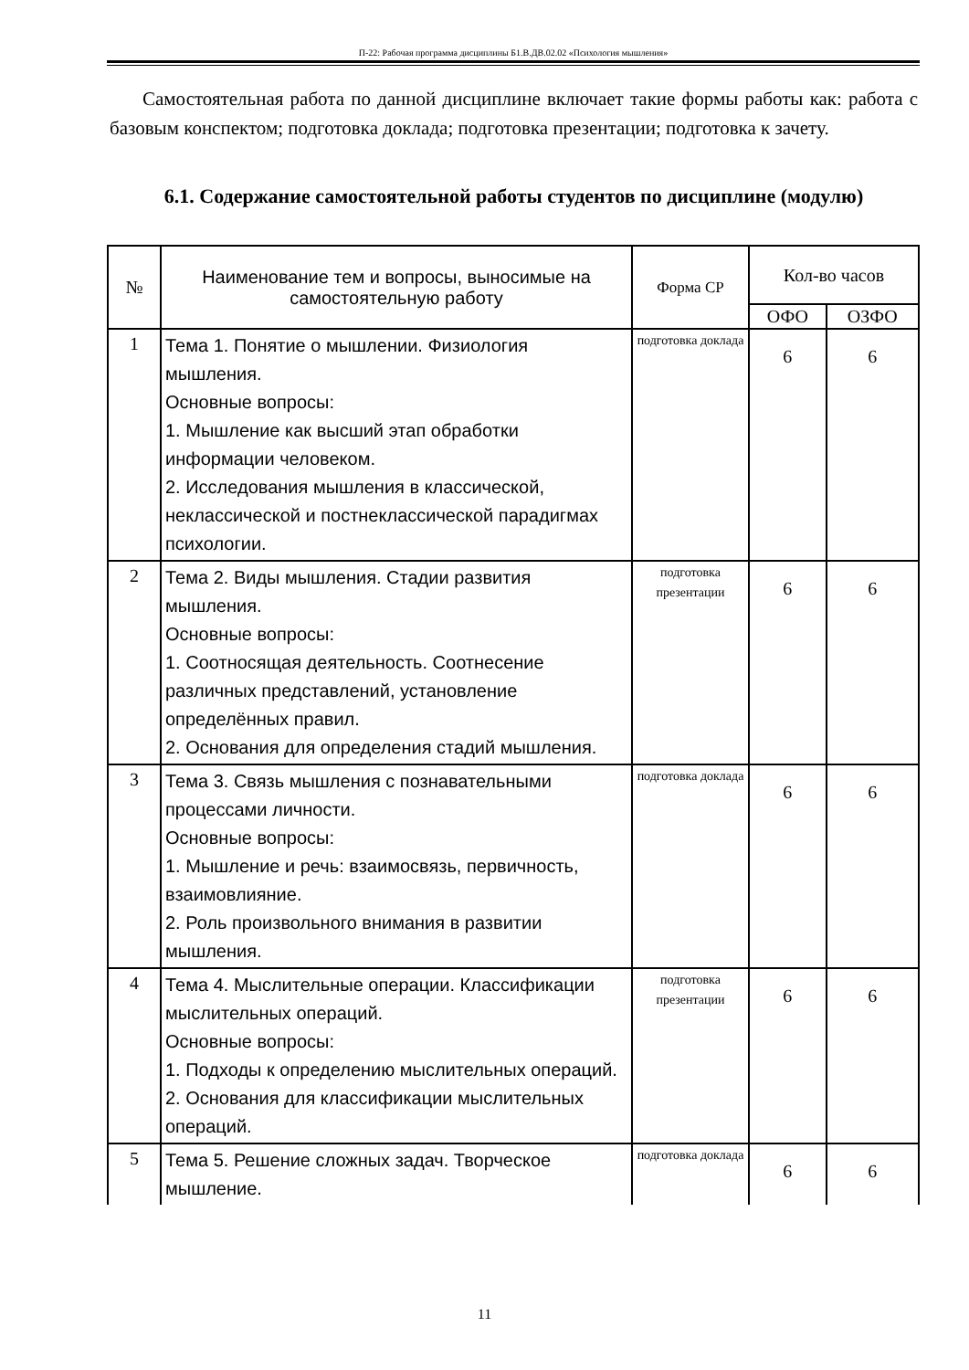П-22: Рабочая программа дисциплины Б1.В.ДВ.02.02 «Психология мышления»
Самостоятельная работа по данной дисциплине включает такие формы работы как: работа с базовым конспектом; подготовка доклада; подготовка презентации; подготовка к зачету.
6.1. Содержание самостоятельной работы студентов по дисциплине (модулю)
| № | Наименование тем и вопросы, выносимые на самостоятельную работу | Форма СР | Кол-во часов | |
| --- | --- | --- | --- | --- |
| | | | ОФО | ОЗФО |
| 1 | Тема 1. Понятие о мышлении. Физиология мышления. Основные вопросы: 1. Мышление как высший этап обработки информации человеком. 2. Исследования мышления в классической, неклассической и постнеклассической парадигмах психологии. | подготовка доклада | 6 | 6 |
| 2 | Тема 2. Виды мышления. Стадии развития мышления. Основные вопросы: 1. Соотносящая деятельность. Соотнесение различных представлений, установление определённых правил. 2. Основания для определения стадий мышления. | подготовка презентации | 6 | 6 |
| 3 | Тема 3. Связь мышления с познавательными процессами личности. Основные вопросы: 1. Мышление и речь: взаимосвязь, первичность, взаимовлияние. 2. Роль произвольного внимания в развитии мышления. | подготовка доклада | 6 | 6 |
| 4 | Тема 4. Мыслительные операции. Классификации мыслительных операций. Основные вопросы: 1. Подходы к определению мыслительных операций. 2. Основания для классификации мыслительных операций. | подготовка презентации | 6 | 6 |
| 5 | Тема 5. Решение сложных задач. Творческое мышление. | подготовка доклада | 6 | 6 |
11